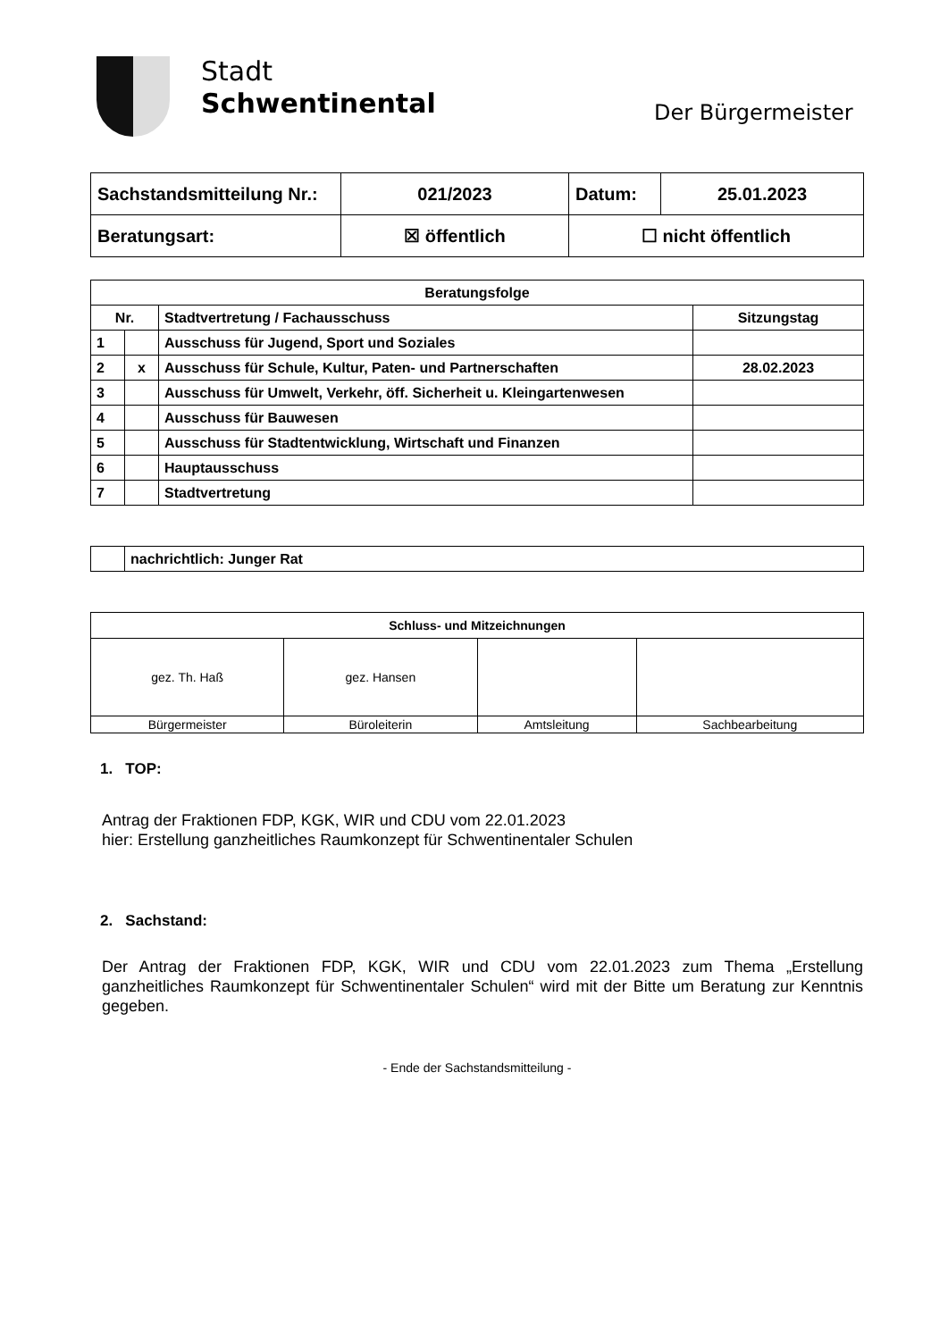Stadt
Schwentinental
Der Bürgermeister
| Sachstandsmitteilung Nr.: | 021/2023 | Datum: | 25.01.2023 |
| Beratungsart: | ☒ öffentlich | ☐ nicht öffentlich | |
| Beratungsfolge | | | |
| --- | --- | --- | --- |
| Nr. | | Stadtvertretung / Fachausschuss | Sitzungstag |
| 1 | | Ausschuss für Jugend, Sport und Soziales | |
| 2 | x | Ausschuss für Schule, Kultur, Paten- und Partnerschaften | 28.02.2023 |
| 3 | | Ausschuss für Umwelt, Verkehr, öff. Sicherheit u. Kleingartenwesen | |
| 4 | | Ausschuss für Bauwesen | |
| 5 | | Ausschuss für Stadtentwicklung, Wirtschaft und Finanzen | |
| 6 | | Hauptausschuss | |
| 7 | | Stadtvertretung | |
| | nachrichtlich: Junger Rat |
| Schluss- und Mitzeichnungen | | | |
| gez. Th. Haß | gez. Hansen | | |
| Bürgermeister | Büroleiterin | Amtsleitung | Sachbearbeitung |
1. TOP:
Antrag der Fraktionen FDP, KGK, WIR und CDU vom 22.01.2023
hier: Erstellung ganzheitliches Raumkonzept für Schwentinentaler Schulen
2. Sachstand:
Der Antrag der Fraktionen FDP, KGK, WIR und CDU vom 22.01.2023 zum Thema „Erstellung ganzheitliches Raumkonzept für Schwentinentaler Schulen“ wird mit der Bitte um Beratung zur Kenntnis gegeben.
- Ende der Sachstandsmitteilung -